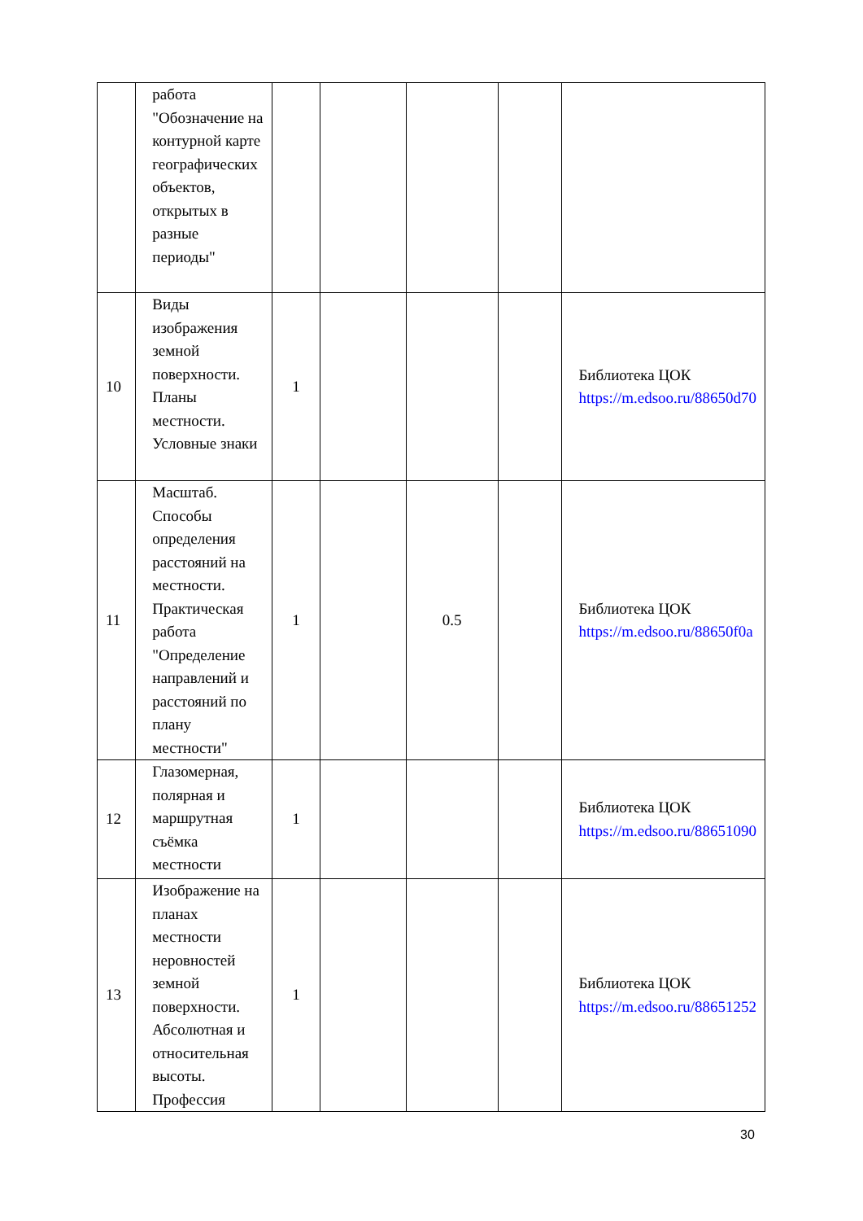| | работа "Обозначение на контурной карте географических объектов, открытых в разные периоды" | | | | | |
| 10 | Виды изображения земной поверхности. Планы местности. Условные знаки | 1 | | | | Библиотека ЦОК https://m.edsoo.ru/88650d70 |
| 11 | Масштаб. Способы определения расстояний на местности. Практическая работа "Определение направлений и расстояний по плану местности" | 1 | | 0.5 | | Библиотека ЦОК https://m.edsoo.ru/88650f0a |
| 12 | Глазомерная, полярная и маршрутная съёмка местности | 1 | | | | Библиотека ЦОК https://m.edsoo.ru/88651090 |
| 13 | Изображение на планах местности неровностей земной поверхности. Абсолютная и относительная высоты. Профессия | 1 | | | | Библиотека ЦОК https://m.edsoo.ru/88651252 |
30